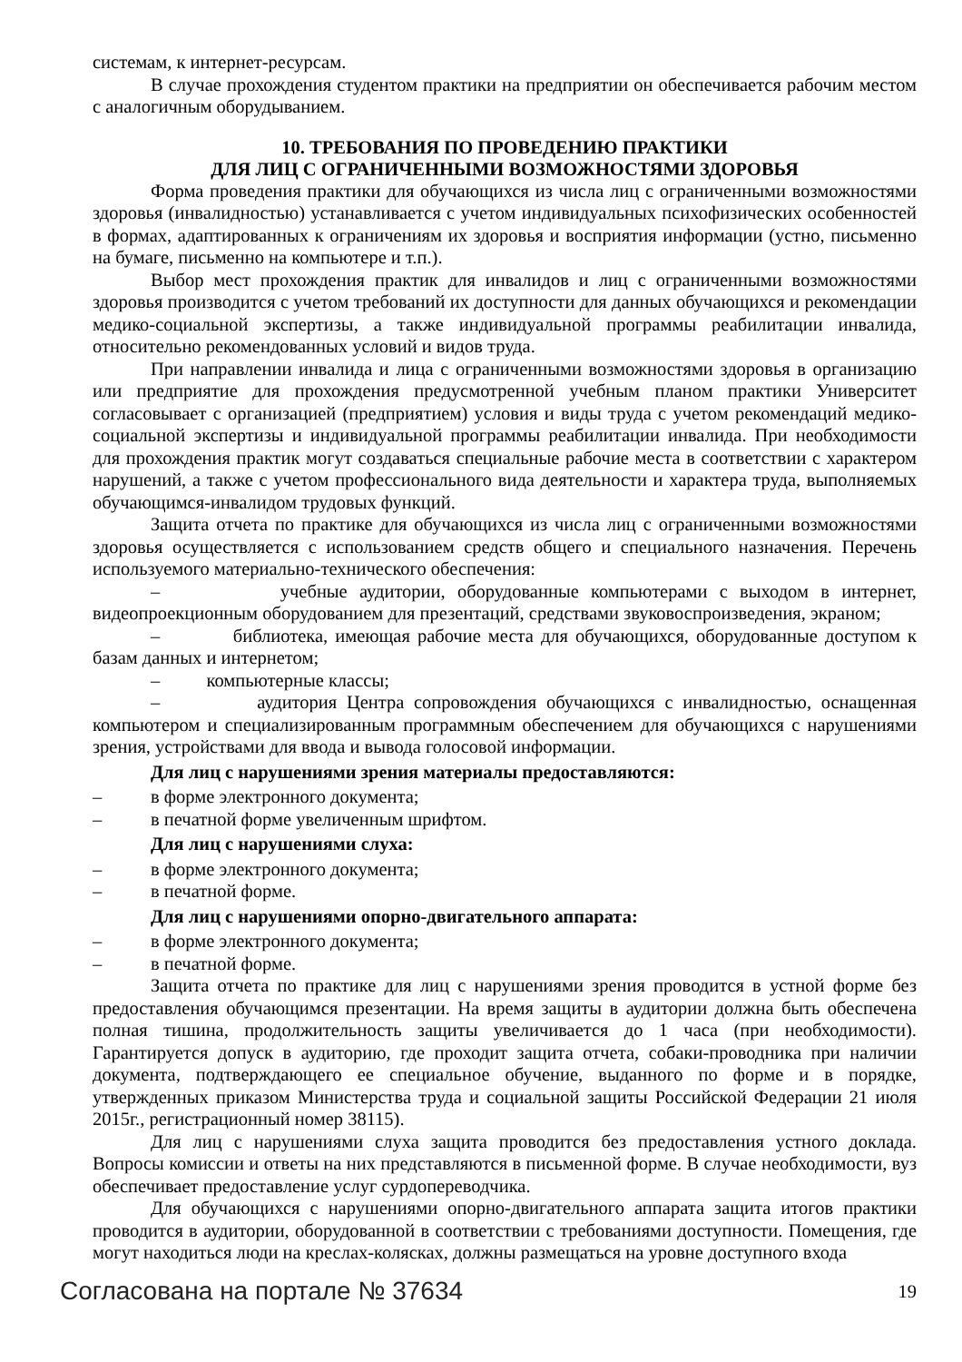системам, к интернет-ресурсам.
В случае прохождения студентом практики на предприятии он обеспечивается рабочим местом с аналогичным оборудыванием.
10. ТРЕБОВАНИЯ ПО ПРОВЕДЕНИЮ ПРАКТИКИ
ДЛЯ ЛИЦ С ОГРАНИЧЕННЫМИ ВОЗМОЖНОСТЯМИ ЗДОРОВЬЯ
Форма проведения практики для обучающихся из числа лиц с ограниченными возможностями здоровья (инвалидностью) устанавливается с учетом индивидуальных психофизических особенностей в формах, адаптированных к ограничениям их здоровья и восприятия информации (устно, письменно на бумаге, письменно на компьютере и т.п.).
Выбор мест прохождения практик для инвалидов и лиц с ограниченными возможностями здоровья производится с учетом требований их доступности для данных обучающихся и рекомендации медико-социальной экспертизы, а также индивидуальной программы реабилитации инвалида, относительно рекомендованных условий и видов труда.
При направлении инвалида и лица с ограниченными возможностями здоровья в организацию или предприятие для прохождения предусмотренной учебным планом практики Университет согласовывает с организацией (предприятием) условия и виды труда с учетом рекомендаций медико-социальной экспертизы и индивидуальной программы реабилитации инвалида. При необходимости для прохождения практик могут создаваться специальные рабочие места в соответствии с характером нарушений, а также с учетом профессионального вида деятельности и характера труда, выполняемых обучающимся-инвалидом трудовых функций.
Защита отчета по практике для обучающихся из числа лиц с ограниченными возможностями здоровья осуществляется с использованием средств общего и специального назначения. Перечень используемого материально-технического обеспечения:
– учебные аудитории, оборудованные компьютерами с выходом в интернет, видеопроекционным оборудованием для презентаций, средствами звуковоспроизведения, экраном;
– библиотека, имеющая рабочие места для обучающихся, оборудованные доступом к базам данных и интернетом;
– компьютерные классы;
– аудитория Центра сопровождения обучающихся с инвалидностью, оснащенная компьютером и специализированным программным обеспечением для обучающихся с нарушениями зрения, устройствами для ввода и вывода голосовой информации.
Для лиц с нарушениями зрения материалы предоставляются:
– в форме электронного документа;
– в печатной форме увеличенным шрифтом.
Для лиц с нарушениями слуха:
– в форме электронного документа;
– в печатной форме.
Для лиц с нарушениями опорно-двигательного аппарата:
– в форме электронного документа;
– в печатной форме.
Защита отчета по практике для лиц с нарушениями зрения проводится в устной форме без предоставления обучающимся презентации. На время защиты в аудитории должна быть обеспечена полная тишина, продолжительность защиты увеличивается до 1 часа (при необходимости). Гарантируется допуск в аудиторию, где проходит защита отчета, собаки-проводника при наличии документа, подтверждающего ее специальное обучение, выданного по форме и в порядке, утвержденных приказом Министерства труда и социальной защиты Российской Федерации 21 июля 2015г., регистрационный номер 38115).
Для лиц с нарушениями слуха защита проводится без предоставления устного доклада. Вопросы комиссии и ответы на них представляются в письменной форме. В случае необходимости, вуз обеспечивает предоставление услуг сурдопереводчика.
Для обучающихся с нарушениями опорно-двигательного аппарата защита итогов практики проводится в аудитории, оборудованной в соответствии с требованиями доступности. Помещения, где могут находиться люди на креслах-колясках, должны размещаться на уровне доступного входа
Согласована на портале № 37634 19